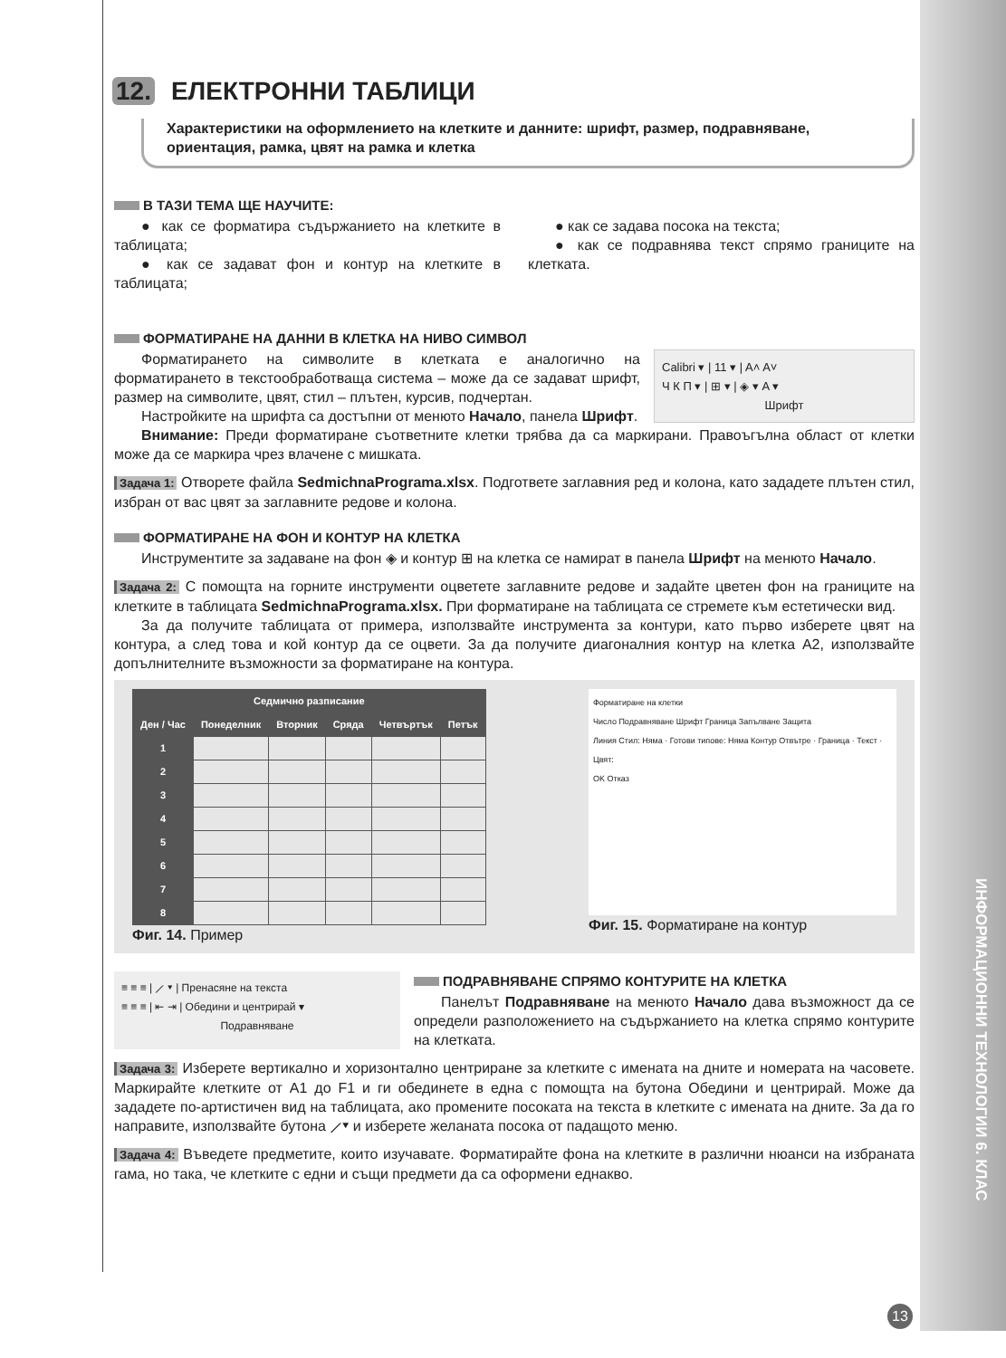ИНФОРМАЦИОННИ ТЕХНОЛОГИИ 6. КЛАС
12. ЕЛЕКТРОННИ ТАБЛИЦИ
Характеристики на оформлението на клетките и данните: шрифт, размер, подравняване, ориентация, рамка, цвят на рамка и клетка
В ТАЗИ ТЕМА ЩЕ НАУЧИТЕ:
● как се форматира съдържанието на клетките в таблицата;
● как се задават фон и контур на клетките в таблицата;
● как се задава посока на текста;
● как се подравнява текст спрямо границите на клетката.
ФОРМАТИРАНЕ НА ДАННИ В КЛЕТКА НА НИВО СИМВОЛ
Calibri ▾ | 11 ▾ | A˄ A˅
Ч К П ▾ | ⊞ ▾ | ◈ ▾ A ▾
Шрифт
Форматирането на символите в клетката е аналогично на форматирането в текстообработваща система – може да се задават шрифт, размер на символите, цвят, стил – плътен, курсив, подчертан.
Настройките на шрифта са достъпни от менюто Начало, панела Шрифт.
Внимание: Преди форматиране съответните клетки трябва да са маркирани. Правоъгълна област от клетки може да се маркира чрез влачене с мишката.
Задача 1: Отворете файла SedmichnaPrograma.xlsx. Подгответе заглавния ред и колона, като зададете плътен стил, избран от вас цвят за заглавните редове и колона.
ФОРМАТИРАНЕ НА ФОН И КОНТУР НА КЛЕТКА
Инструментите за задаване на фон ◈ и контур ⊞ на клетка се намират в панела Шрифт на менюто Начало.
Задача 2: С помощта на горните инструменти оцветете заглавните редове и задайте цветен фон на границите на клетките в таблицата SedmichnaPrograma.xlsx. При форматиране на таблицата се стремете към естетически вид.
За да получите таблицата от примера, използвайте инструмента за контури, като първо изберете цвят на контура, а след това и кой контур да се оцвети. За да получите диагоналния контур на клетка А2, използвайте допълнителните възможности за форматиране на контура.
| Седмично разписание | | | | | |
| --- | --- | --- | --- | --- | --- |
| Ден / Час | Понеделник | Вторник | Сряда | Четвъртък | Петък |
| 1 | | | | | |
| 2 | | | | | |
| 3 | | | | | |
| 4 | | | | | |
| 5 | | | | | |
| 6 | | | | | |
| 7 | | | | | |
| 8 | | | | | |
Фиг. 14. Пример
Форматиране на клетки
Число Подравняване Шрифт Граница Запълване Защита
Линия Стил: Няма · Готови типове: Няма Контур Отвътре · Граница · Текст · Цвят:
OK Отказ
Фиг. 15. Форматиране на контур
≡ ≡ ≡ | ⟋ ▾ | Пренасяне на текста
≡ ≡ ≡ | ⇤ ⇥ | Обедини и центрирай ▾
Подравняване
ПОДРАВНЯВАНЕ СПРЯМО КОНТУРИТЕ НА КЛЕТКА
Панелът Подравняване на менюто Начало дава възможност да се определи разположението на съдържанието на клетка спрямо контурите на клетката.
Задача 3: Изберете вертикално и хоризонтално центриране за клетките с имената на дните и номерата на часовете. Маркирайте клетките от A1 до F1 и ги обединете в една с помощта на бутона Обедини и центрирай. Може да зададете по-артистичен вид на таблицата, ако промените посоката на текста в клетките с имената на дните. За да го направите, използвайте бутона ⟋▾ и изберете желаната посока от падащото меню.
Задача 4: Въведете предметите, които изучавате. Форматирайте фона на клетките в различни нюанси на избраната гама, но така, че клетките с едни и същи предмети да са оформени еднакво.
13